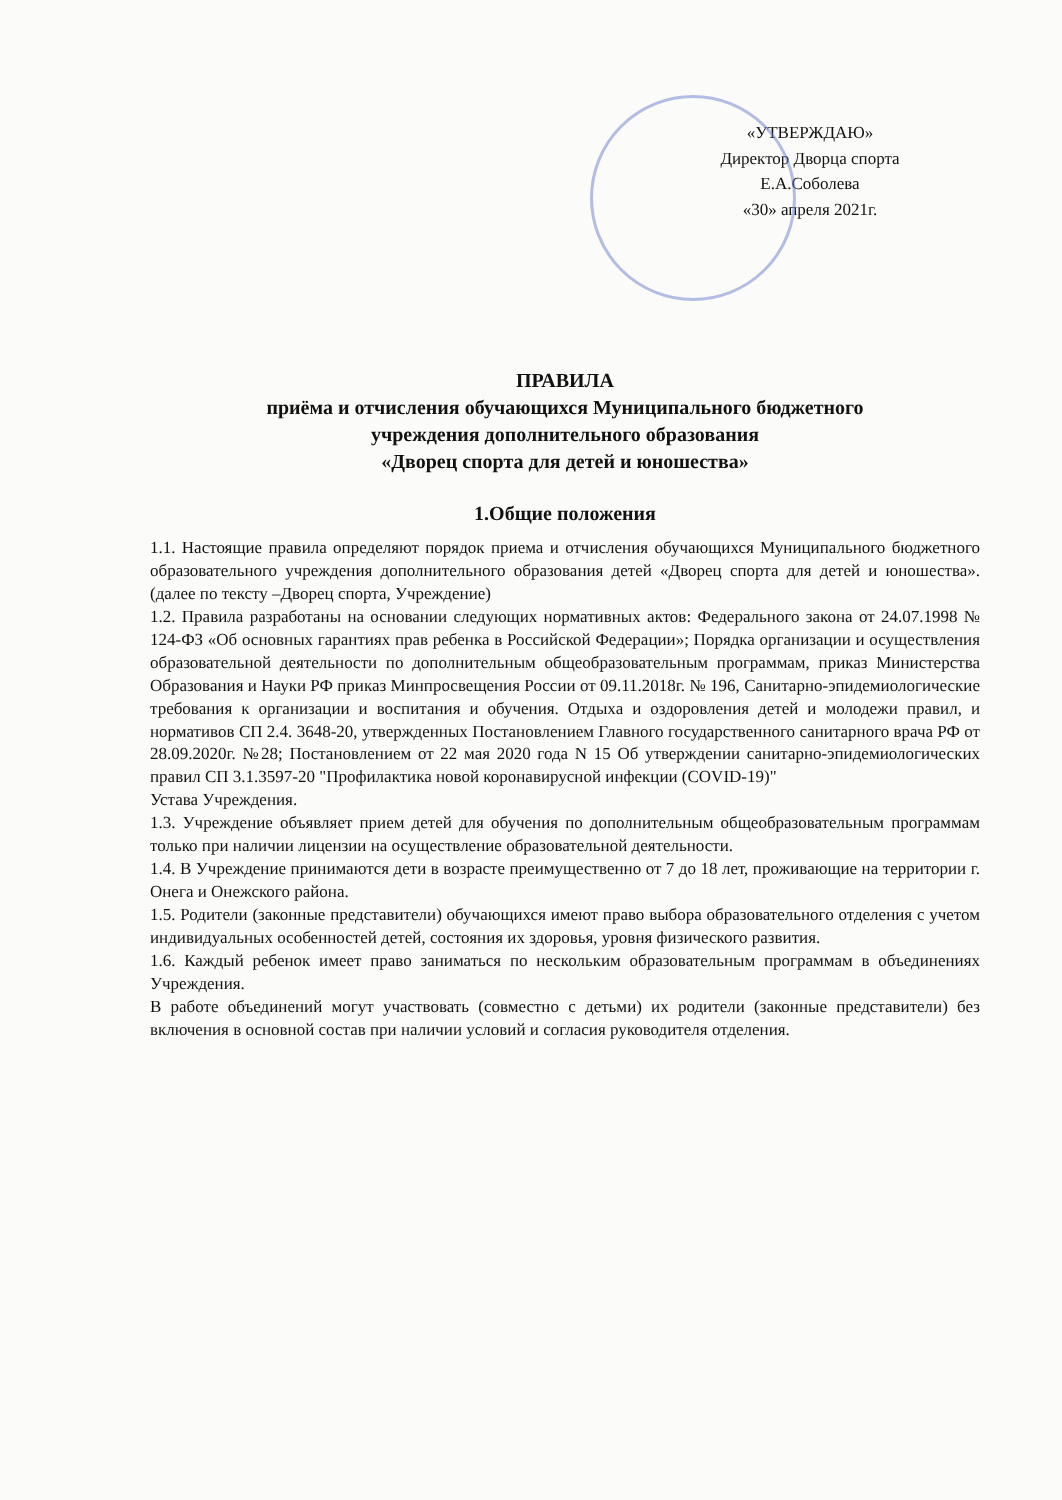«УТВЕРЖДАЮ»
Директор Дворца спорта
Е.А.Соболева
«30» апреля 2021г.
ПРАВИЛА
приёма и отчисления обучающихся Муниципального бюджетного
учреждения дополнительного образования
«Дворец спорта для детей и юношества»
1.Общие положения
1.1. Настоящие правила определяют порядок приема и отчисления обучающихся Муниципального бюджетного образовательного учреждения дополнительного образования детей «Дворец спорта для детей и юношества».(далее по тексту –Дворец спорта, Учреждение)
1.2. Правила разработаны на основании следующих нормативных актов: Федерального закона от 24.07.1998 № 124-ФЗ «Об основных гарантиях прав ребенка в Российской Федерации»; Порядка организации и осуществления образовательной деятельности по дополнительным общеобразовательным программам, приказ Министерства Образования и Науки РФ приказ Минпросвещения России от 09.11.2018г. № 196, Санитарно-эпидемиологические требования к организации и воспитания и обучения. Отдыха и оздоровления детей и молодежи правил, и нормативов СП 2.4. 3648-20, утвержденных Постановлением Главного государственного санитарного врача РФ от 28.09.2020г. №28; Постановлением от 22 мая 2020 года N 15 Об утверждении санитарно-эпидемиологических правил СП 3.1.3597-20 "Профилактика новой коронавирусной инфекции (COVID-19)"
Устава Учреждения.
1.3. Учреждение объявляет прием детей для обучения по дополнительным общеобразовательным программам только при наличии лицензии на осуществление образовательной деятельности.
1.4. В Учреждение принимаются дети в возрасте преимущественно от 7 до 18 лет, проживающие на территории г. Онега и Онежского района.
1.5. Родители (законные представители) обучающихся имеют право выбора образовательного отделения с учетом индивидуальных особенностей детей, состояния их здоровья, уровня физического развития.
1.6. Каждый ребенок имеет право заниматься по нескольким образовательным программам в объединениях Учреждения.
В работе объединений могут участвовать (совместно с детьми) их родители (законные представители) без включения в основной состав при наличии условий и согласия руководителя отделения.